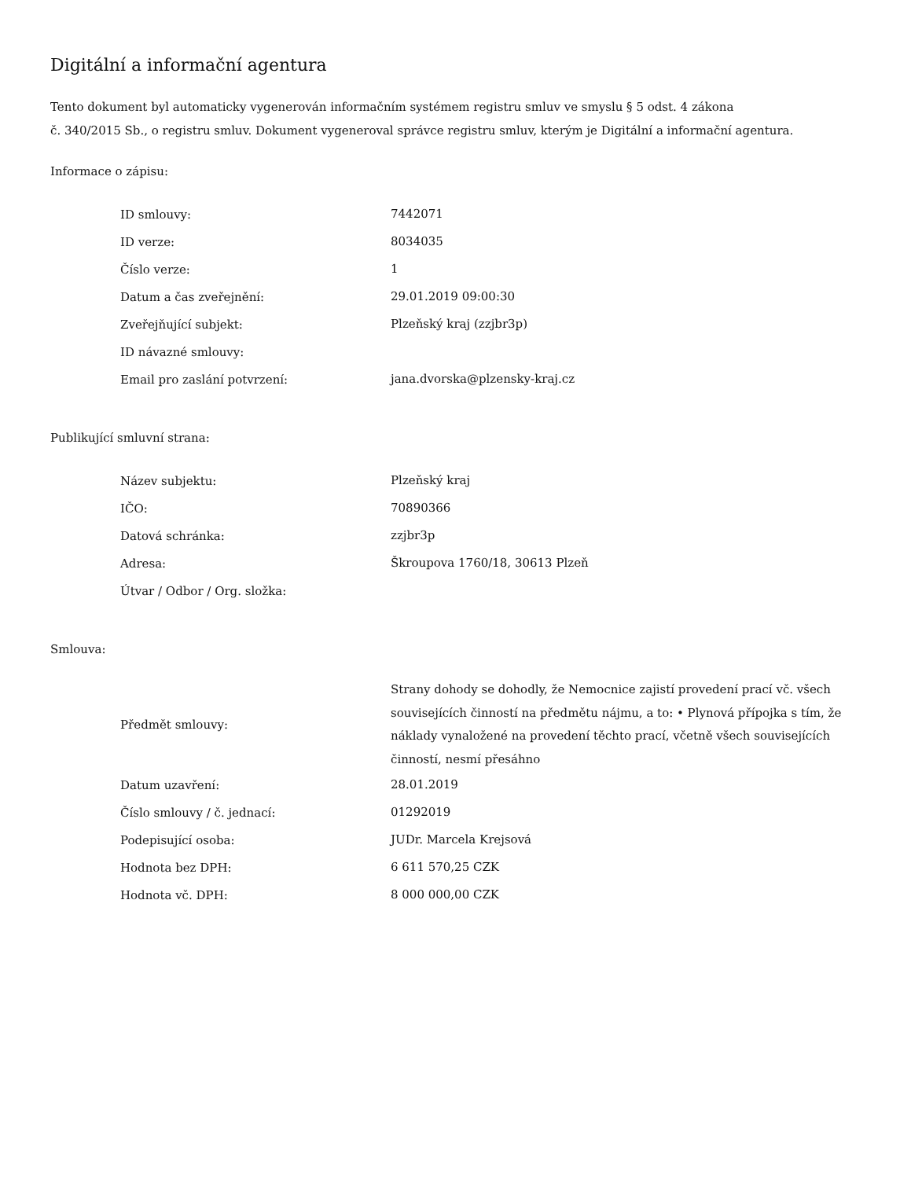Digitální a informační agentura
Tento dokument byl automaticky vygenerován informačním systémem registru smluv ve smyslu § 5 odst. 4 zákona
č. 340/2015 Sb., o registru smluv. Dokument vygeneroval správce registru smluv, kterým je Digitální a informační agentura.
Informace o zápisu:
| ID smlouvy: | 7442071 |
| ID verze: | 8034035 |
| Číslo verze: | 1 |
| Datum a čas zveřejnění: | 29.01.2019 09:00:30 |
| Zveřejňující subjekt: | Plzeňský kraj (zzjbr3p) |
| ID návazné smlouvy: | |
| Email pro zaslání potvrzení: | jana.dvorska@plzensky-kraj.cz |
Publikující smluvní strana:
| Název subjektu: | Plzeňský kraj |
| IČO: | 70890366 |
| Datová schránka: | zzjbr3p |
| Adresa: | Škroupova 1760/18, 30613 Plzeň |
| Útvar / Odbor / Org. složka: | |
Smlouva:
| Předmět smlouvy: | Strany dohody se dohodly, že Nemocnice zajistí provedení prací vč. všech souvisejících činností na předmětu nájmu, a to: • Plynová přípojka s tím, že náklady vynaložené na provedení těchto prací, včetně všech souvisejících činností, nesmí přesáhno |
| Datum uzavření: | 28.01.2019 |
| Číslo smlouvy / č. jednací: | 01292019 |
| Podepisující osoba: | JUDr. Marcela Krejsová |
| Hodnota bez DPH: | 6 611 570,25 CZK |
| Hodnota vč. DPH: | 8 000 000,00 CZK |